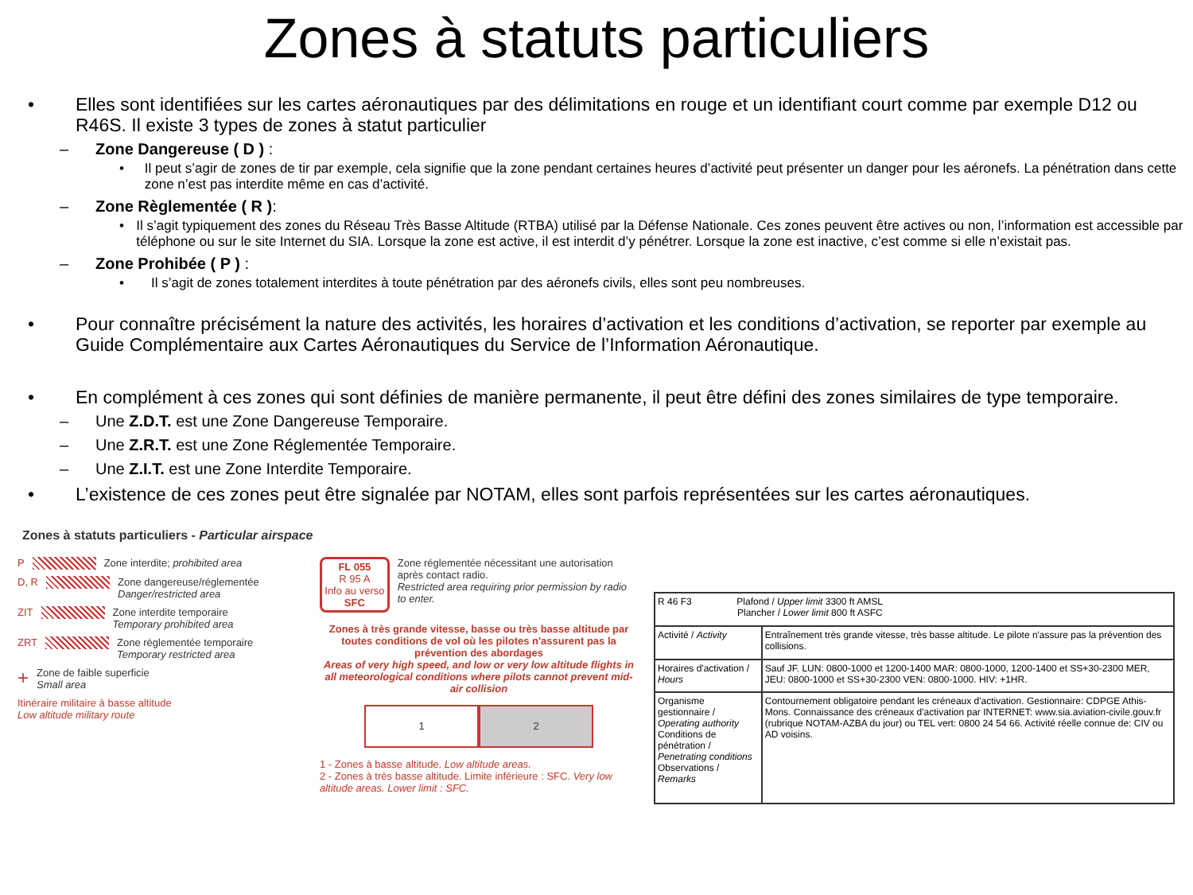Zones à statuts particuliers
• Elles sont identifiées sur les cartes aéronautiques par des délimitations en rouge et un identifiant court comme par exemple D12 ou R46S. Il existe 3 types de zones à statut particulier
– Zone Dangereuse ( D ) :
• Il peut s’agir de zones de tir par exemple, cela signifie que la zone pendant certaines heures d’activité peut présenter un danger pour les aéronefs. La pénétration dans cette zone n’est pas interdite même en cas d’activité.
– Zone Règlementée ( R ):
• Il s’agit typiquement des zones du Réseau Très Basse Altitude (RTBA) utilisé par la Défense Nationale. Ces zones peuvent être actives ou non, l’information est accessible par téléphone ou sur le site Internet du SIA. Lorsque la zone est active, il est interdit d’y pénétrer. Lorsque la zone est inactive, c’est comme si elle n’existait pas.
– Zone Prohibée ( P ) :
• Il s’agit de zones totalement interdites à toute pénétration par des aéronefs civils, elles sont peu nombreuses.
• Pour connaître précisément la nature des activités, les horaires d’activation et les conditions d’activation, se reporter par exemple au Guide Complémentaire aux Cartes Aéronautiques du Service de l’Information Aéronautique.
• En complément à ces zones qui sont définies de manière permanente, il peut être défini des zones similaires de type temporaire.
– Une Z.D.T. est une Zone Dangereuse Temporaire.
– Une Z.R.T. est une Zone Réglementée Temporaire.
– Une Z.I.T. est une Zone Interdite Temporaire.
• L’existence de ces zones peut être signalée par NOTAM, elles sont parfois représentées sur les cartes aéronautiques.
Zones à statuts particuliers - Particular airspace
P Zone interdite; prohibited area
D, R Zone dangereuse/réglementée
Danger/restricted area
ZIT Zone interdite temporaire
Temporary prohibited area
ZRT Zone réglementée temporaire
Temporary restricted area
+ Zone de faible superficie
Small area
Itinéraire militaire à basse altitude
Low altitude military route
FL 055
R 95 A
Info au verso
SFC
Zone réglementée nécessitant une autorisation après contact radio.
Restricted area requiring prior permission by radio to enter.
Zones à très grande vitesse, basse ou très basse altitude par toutes conditions de vol où les pilotes n'assurent pas la prévention des abordages
Areas of very high speed, and low or very low altitude flights in all meteorological conditions where pilots cannot prevent mid-air collision
1 2
1 - Zones à basse altitude. Low altitude areas.
2 - Zones à très basse altitude. Limite inférieure : SFC. Very low altitude areas. Lower limit : SFC.
| R 46 F3 Plafond / Upper limit 3300 ft AMSL Plancher / Lower limit 800 ft ASFC | |
| Activité / Activity | Entraînement très grande vitesse, très basse altitude. Le pilote n'assure pas la prévention des collisions. |
| Horaires d'activation / Hours | Sauf JF. LUN: 0800-1000 et 1200-1400 MAR: 0800-1000, 1200-1400 et SS+30-2300 MER, JEU: 0800-1000 et SS+30-2300 VEN: 0800-1000. HIV: +1HR. |
| Organisme gestionnaire / Operating authority Conditions de pénétration / Penetrating conditions Observations / Remarks | Contournement obligatoire pendant les créneaux d'activation. Gestionnaire: CDPGE Athis-Mons. Connaissance des créneaux d'activation par INTERNET: www.sia.aviation-civile.gouv.fr (rubrique NOTAM-AZBA du jour) ou TEL vert: 0800 24 54 66. Activité réelle connue de: CIV ou AD voisins. |